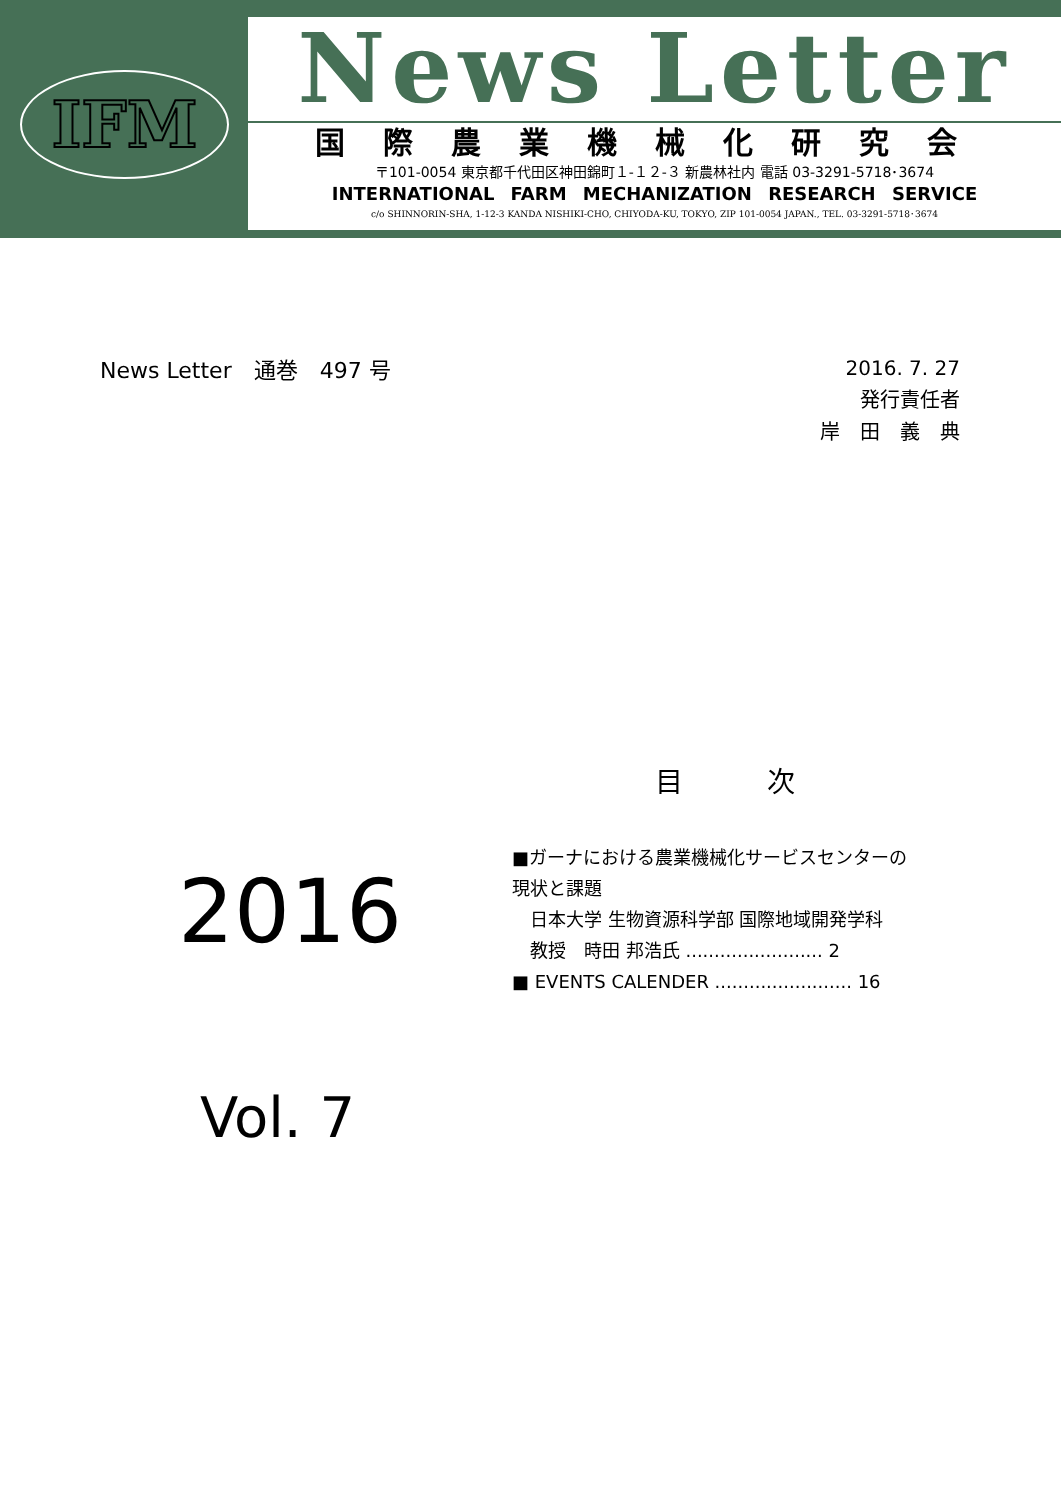IFM
News Letter
国際農業機械化研究会
〒101-0054 東京都千代田区神田錦町１-１２-３ 新農林社内 電話 03-3291-5718･3674
INTERNATIONAL FARM MECHANIZATION RESEARCH SERVICE
c/o SHINNORIN-SHA, 1-12-3 KANDA NISHIKI-CHO, CHIYODA-KU, TOKYO, ZIP 101-0054 JAPAN., TEL. 03-3291-5718･3674
News Letter　通巻　497 号
2016. 7. 27
発行責任者
岸　田　義　典　
目　　　次
2016
Vol. 7
■ガーナにおける農業機械化サービスセンターの
現状と課題
日本大学 生物資源科学部 国際地域開発学科
教授　時田 邦浩氏 ........................ 2
■ EVENTS CALENDER ........................ 16